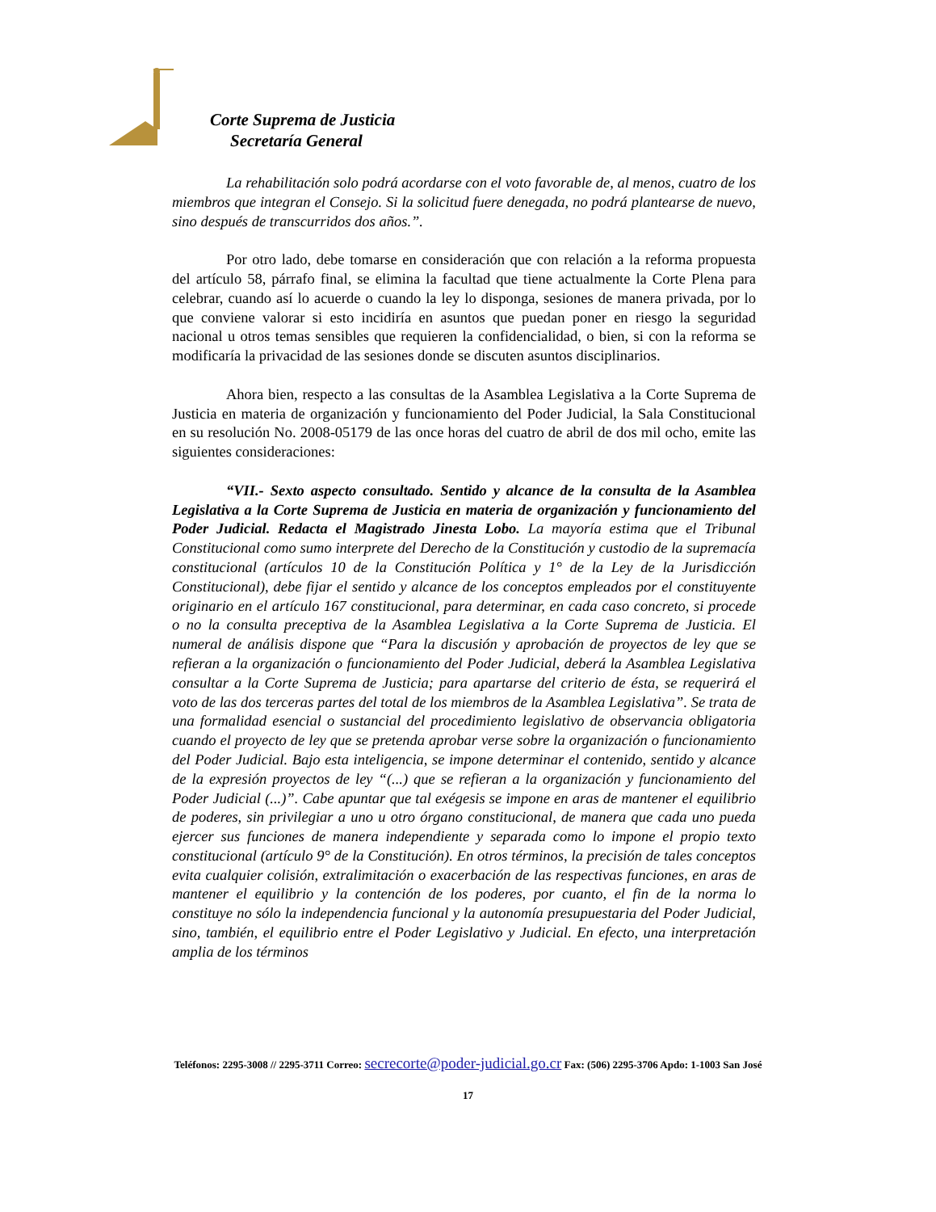Corte Suprema de Justicia
Secretaría General
La rehabilitación solo podrá acordarse con el voto favorable de, al menos, cuatro de los miembros que integran el Consejo. Si la solicitud fuere denegada, no podrá plantearse de nuevo, sino después de transcurridos dos años.”.
Por otro lado, debe tomarse en consideración que con relación a la reforma propuesta del artículo 58, párrafo final, se elimina la facultad que tiene actualmente la Corte Plena para celebrar, cuando así lo acuerde o cuando la ley lo disponga, sesiones de manera privada, por lo que conviene valorar si esto incidiría en asuntos que puedan poner en riesgo la seguridad nacional u otros temas sensibles que requieren la confidencialidad, o bien, si con la reforma se modificaría la privacidad de las sesiones donde se discuten asuntos disciplinarios.
Ahora bien, respecto a las consultas de la Asamblea Legislativa a la Corte Suprema de Justicia en materia de organización y funcionamiento del Poder Judicial, la Sala Constitucional en su resolución No. 2008-05179 de las once horas del cuatro de abril de dos mil ocho, emite las siguientes consideraciones:
“VII.- Sexto aspecto consultado. Sentido y alcance de la consulta de la Asamblea Legislativa a la Corte Suprema de Justicia en materia de organización y funcionamiento del Poder Judicial. Redacta el Magistrado Jinesta Lobo. La mayoría estima que el Tribunal Constitucional como sumo interprete del Derecho de la Constitución y custodio de la supremacía constitucional (artículos 10 de la Constitución Política y 1° de la Ley de la Jurisdicción Constitucional), debe fijar el sentido y alcance de los conceptos empleados por el constituyente originario en el artículo 167 constitucional, para determinar, en cada caso concreto, si procede o no la consulta preceptiva de la Asamblea Legislativa a la Corte Suprema de Justicia. El numeral de análisis dispone que “Para la discusión y aprobación de proyectos de ley que se refieran a la organización o funcionamiento del Poder Judicial, deberá la Asamblea Legislativa consultar a la Corte Suprema de Justicia; para apartarse del criterio de ésta, se requerirá el voto de las dos terceras partes del total de los miembros de la Asamblea Legislativa”. Se trata de una formalidad esencial o sustancial del procedimiento legislativo de observancia obligatoria cuando el proyecto de ley que se pretenda aprobar verse sobre la organización o funcionamiento del Poder Judicial. Bajo esta inteligencia, se impone determinar el contenido, sentido y alcance de la expresión proyectos de ley “(...) que se refieran a la organización y funcionamiento del Poder Judicial (...)”. Cabe apuntar que tal exégesis se impone en aras de mantener el equilibrio de poderes, sin privilegiar a uno u otro órgano constitucional, de manera que cada uno pueda ejercer sus funciones de manera independiente y separada como lo impone el propio texto constitucional (artículo 9° de la Constitución). En otros términos, la precisión de tales conceptos evita cualquier colisión, extralimitación o exacerbación de las respectivas funciones, en aras de mantener el equilibrio y la contención de los poderes, por cuanto, el fin de la norma lo constituye no sólo la independencia funcional y la autonomía presupuestaria del Poder Judicial, sino, también, el equilibrio entre el Poder Legislativo y Judicial. En efecto, una interpretación amplia de los términos
Teléfonos: 2295-3008 // 2295-3711 Correo: secrecorte@poder-judicial.go.cr Fax: (506) 2295-3706 Apdo: 1-1003 San José
17